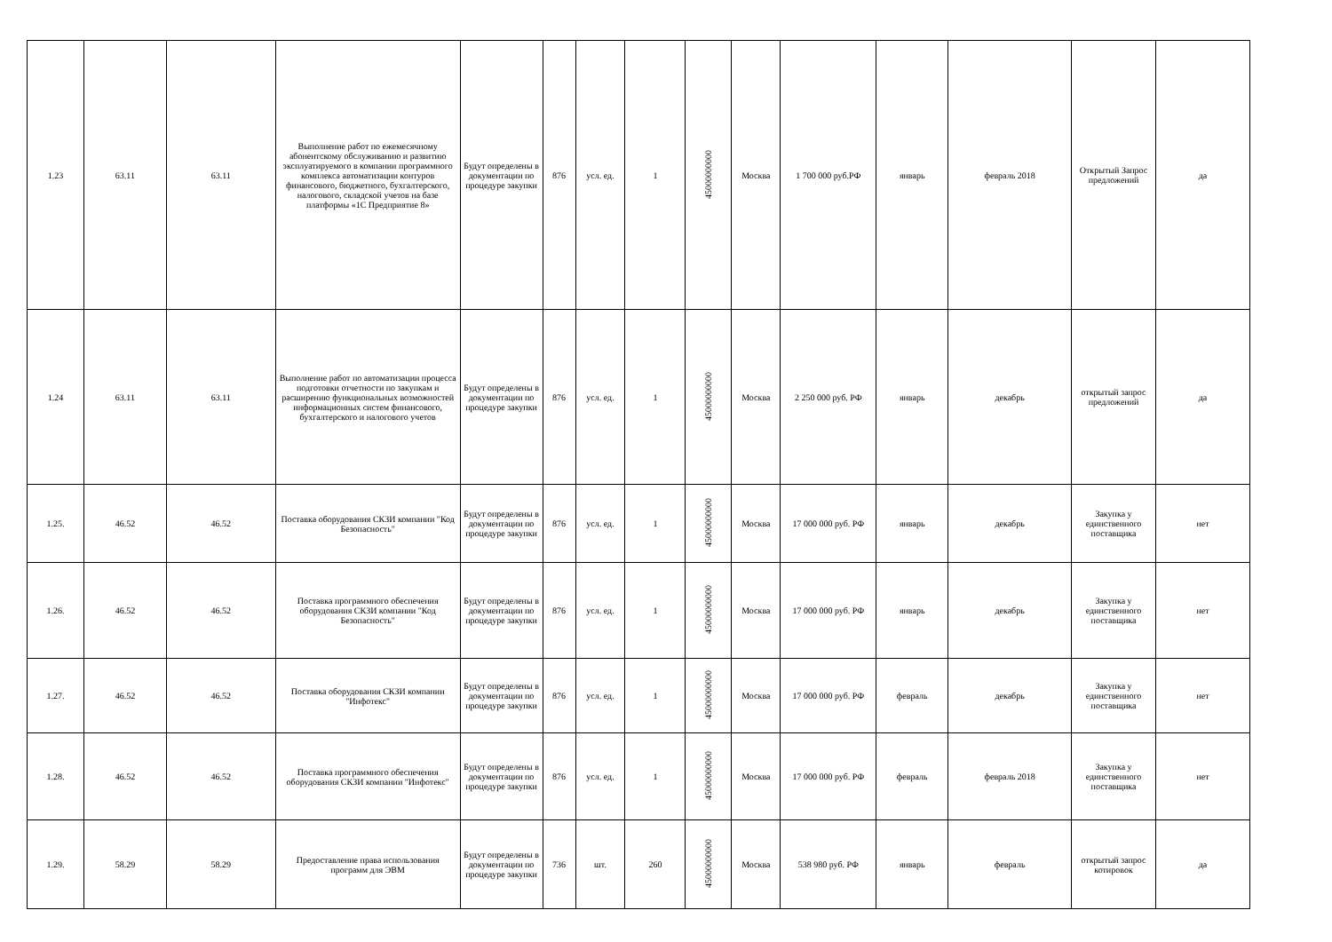| 1.23 | 63.11 | 63.11 | Выполнение работ по ежемесячному абонентскому обслуживанию и развитию эксплуатируемого в компании программного комплекса автоматизации контуров финансового, бюджетного, бухгалтерского, налогового, складской учетов на базе платформы «1С Предприятие 8» | Будут определены в документации по процедуре закупки | 876 | усл. ед. | 1 | 45000000000 | Москва | 1 700 000 руб.РФ | январь | февраль 2018 | Открытый Запрос предложений | да |
| 1.24 | 63.11 | 63.11 | Выполнение работ по автоматизации процесса подготовки отчетности по закупкам и расширению функциональных возможностей информационных систем финансового, бухгалтерского и налогового учетов | Будут определены в документации по процедуре закупки | 876 | усл. ед. | 1 | 45000000000 | Москва | 2 250 000 руб. РФ | январь | декабрь | открытый запрос предложений | да |
| 1.25. | 46.52 | 46.52 | Поставка оборудования СКЗИ компании "Код Безопасность" | Будут определены в документации по процедуре закупки | 876 | усл. ед. | 1 | 45000000000 | Москва | 17 000 000 руб. РФ | январь | декабрь | Закупка у единственного поставщика | нет |
| 1.26. | 46.52 | 46.52 | Поставка программного обеспечения оборудования СКЗИ компании "Код Безопасность" | Будут определены в документации по процедуре закупки | 876 | усл. ед. | 1 | 45000000000 | Москва | 17 000 000 руб. РФ | январь | декабрь | Закупка у единственного поставщика | нет |
| 1.27. | 46.52 | 46.52 | Поставка оборудования СКЗИ компании "Инфотекс" | Будут определены в документации по процедуре закупки | 876 | усл. ед. | 1 | 45000000000 | Москва | 17 000 000 руб. РФ | февраль | декабрь | Закупка у единственного поставщика | нет |
| 1.28. | 46.52 | 46.52 | Поставка программного обеспечения оборудования СКЗИ компании "Инфотекс" | Будут определены в документации по процедуре закупки | 876 | усл. ед. | 1 | 45000000000 | Москва | 17 000 000 руб. РФ | февраль | февраль 2018 | Закупка у единственного поставщика | нет |
| 1.29. | 58.29 | 58.29 | Предоставление права использования программ для ЭВМ | Будут определены в документации по процедуре закупки | 736 | шт. | 260 | 45000000000 | Москва | 538 980 руб. РФ | январь | февраль | открытый запрос котировок | да |